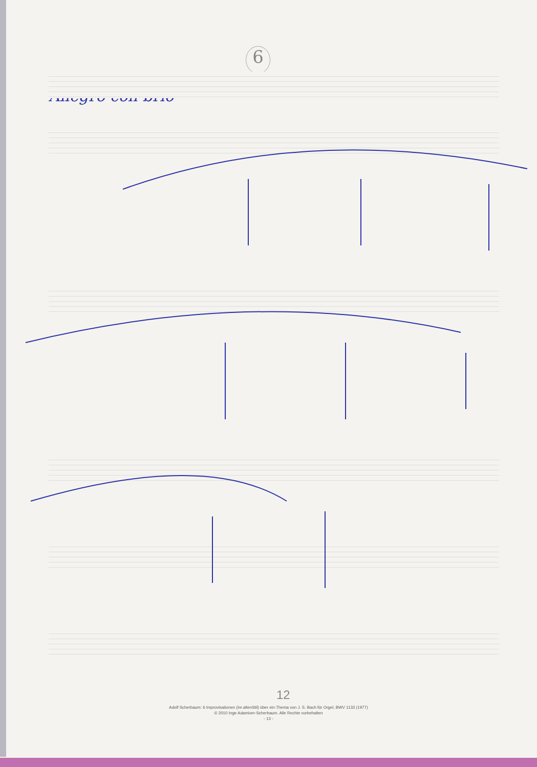6
Allegro con brio
12
Adolf Scherbaum: 6 Improvisationen (im altenStil) über ein Thema von J. S. Bach für Orgel, BWV 1133 (1977)
© 2010 Inge Adamiver-Scherbaum. Alle Rechte vorbehalten
- 13 -